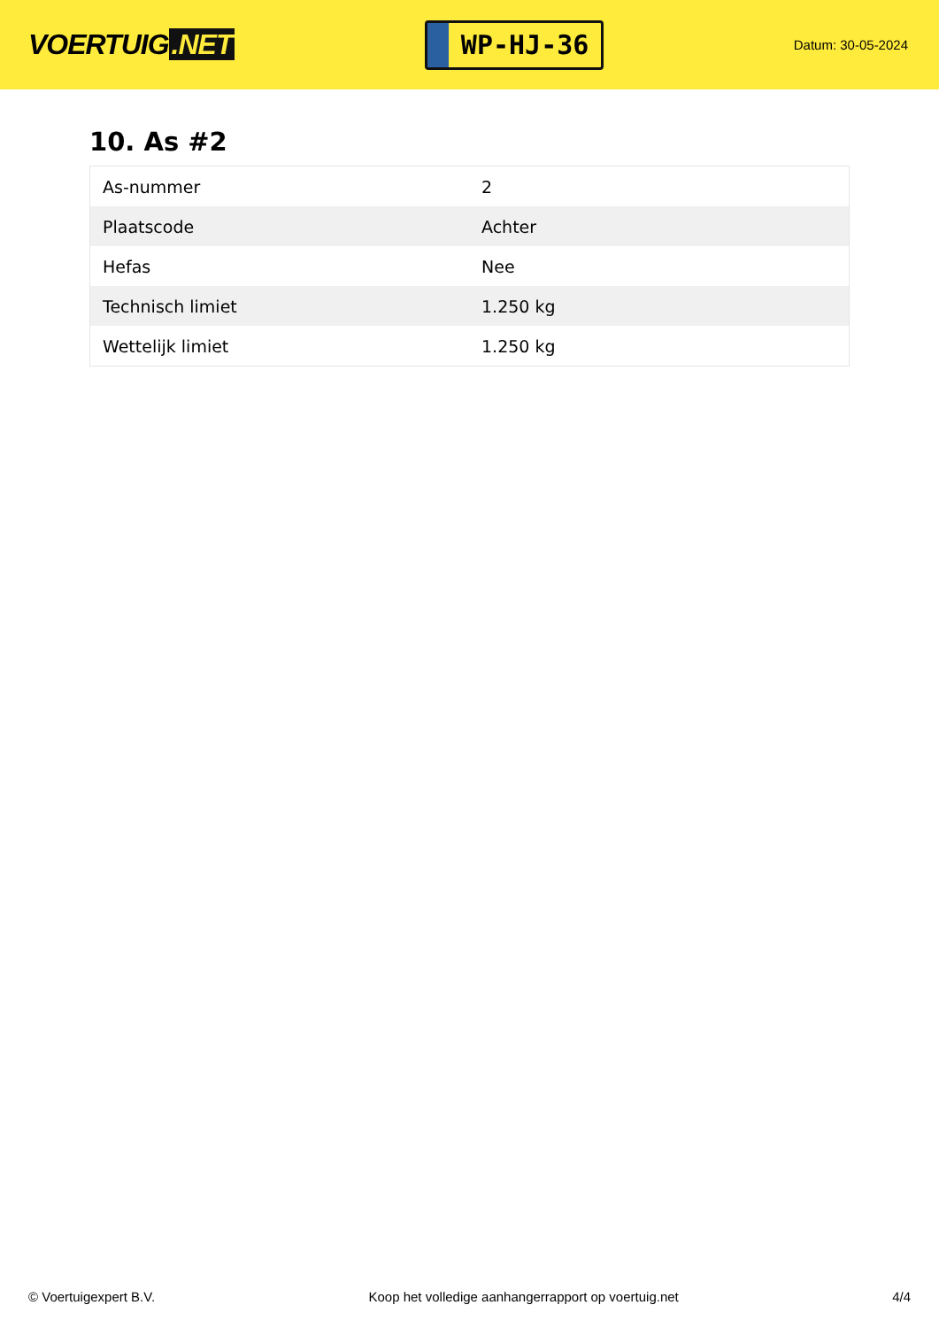VOERTUIG.NET
WP-HJ-36
Datum: 30-05-2024
10. As #2
| As-nummer | 2 |
| Plaatscode | Achter |
| Hefas | Nee |
| Technisch limiet | 1.250 kg |
| Wettelijk limiet | 1.250 kg |
© Voertuigexpert B.V. Koop het volledige aanhangerrapport op voertuig.net 4/4